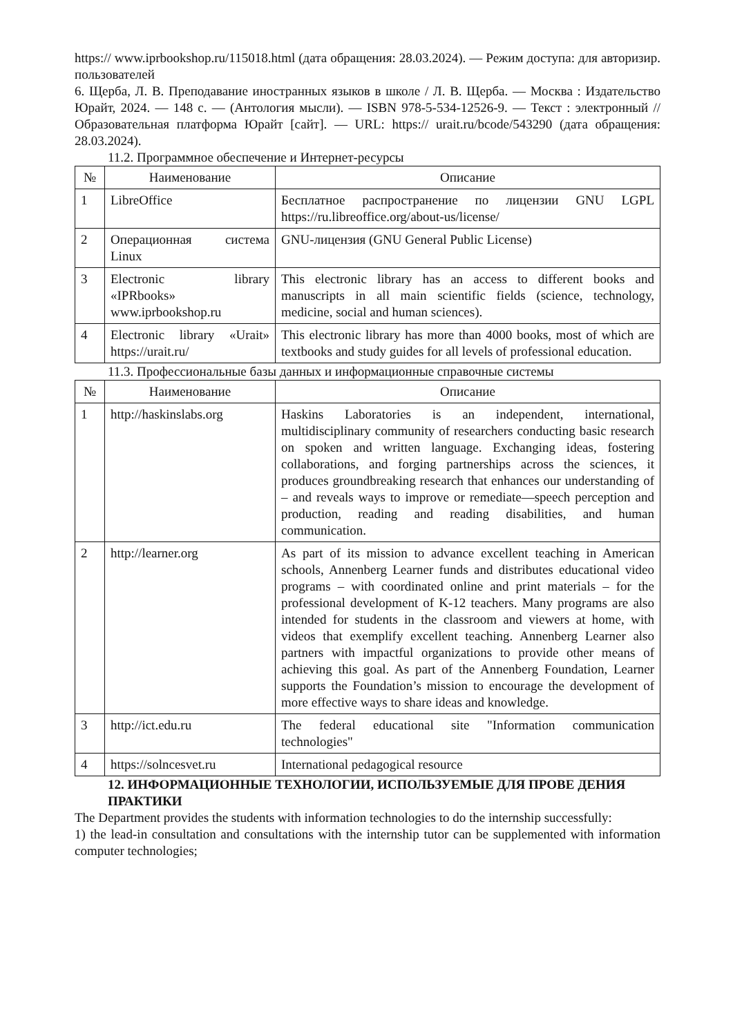https:// www.iprbookshop.ru/115018.html (дата обращения: 28.03.2024). — Режим доступа: для авторизир. пользователей
6. Щерба, Л. В. Преподавание иностранных языков в школе / Л. В. Щерба. — Москва : Издательство Юрайт, 2024. — 148 с. — (Антология мысли). — ISBN 978-5-534-12526-9. — Текст : электронный // Образовательная платформа Юрайт [сайт]. — URL: https:// urait.ru/bcode/543290 (дата обращения: 28.03.2024).
11.2. Программное обеспечение и Интернет-ресурсы
| № | Наименование | Описание |
| --- | --- | --- |
| 1 | LibreOffice | Бесплатное распространение по лицензии GNU LGPL https://ru.libreoffice.org/about-us/license/ |
| 2 | Операционная система Linux | GNU-лицензия (GNU General Public License) |
| 3 | Electronic library «IPRbooks» www.iprbookshop.ru | This electronic library has an access to different books and manuscripts in all main scientific fields (science, technology, medicine, social and human sciences). |
| 4 | Electronic library «Urait» https://urait.ru/ | This electronic library has more than 4000 books, most of which are textbooks and study guides for all levels of professional education. |
11.3. Профессиональные базы данных и информационные справочные системы
| № | Наименование | Описание |
| --- | --- | --- |
| 1 | http://haskinslabs.org | Haskins Laboratories is an independent, international, multidisciplinary community of researchers conducting basic research on spoken and written language. Exchanging ideas, fostering collaborations, and forging partnerships across the sciences, it produces groundbreaking research that enhances our understanding of – and reveals ways to improve or remediate—speech perception and production, reading and reading disabilities, and human communication. |
| 2 | http://learner.org | As part of its mission to advance excellent teaching in American schools, Annenberg Learner funds and distributes educational video programs – with coordinated online and print materials – for the professional development of K-12 teachers. Many programs are also intended for students in the classroom and viewers at home, with videos that exemplify excellent teaching. Annenberg Learner also partners with impactful organizations to provide other means of achieving this goal. As part of the Annenberg Foundation, Learner supports the Foundation’s mission to encourage the development of more effective ways to share ideas and knowledge. |
| 3 | http://ict.edu.ru | The federal educational site "Information communication technologies" |
| 4 | https://solncesvet.ru | International pedagogical resource |
12. ИНФОРМАЦИОННЫЕ ТЕХНОЛОГИИ, ИСПОЛЬЗУЕМЫЕ ДЛЯ ПРОВЕ ДЕНИЯ ПРАКТИКИ
The Department provides the students with information technologies to do the internship successfully:
1) the lead-in consultation and consultations with the internship tutor can be supplemented with information computer technologies;